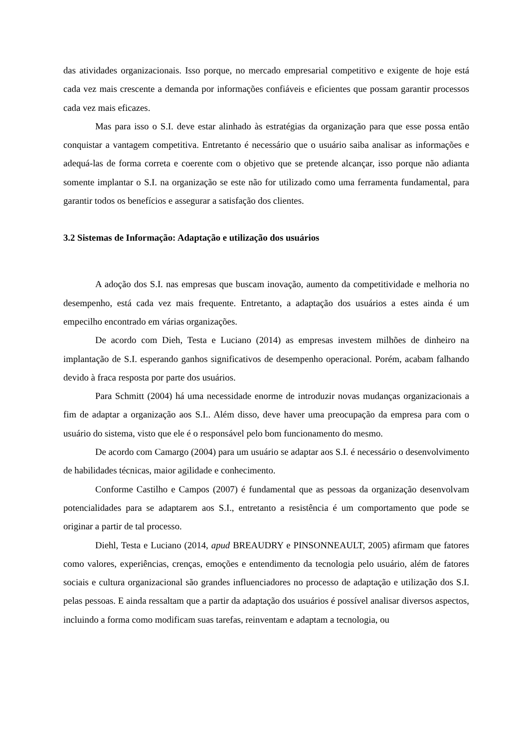das atividades organizacionais. Isso porque, no mercado empresarial competitivo e exigente de hoje está cada vez mais crescente a demanda por informações confiáveis e eficientes que possam garantir processos cada vez mais eficazes.
Mas para isso o S.I. deve estar alinhado às estratégias da organização para que esse possa então conquistar a vantagem competitiva. Entretanto é necessário que o usuário saiba analisar as informações e adequá-las de forma correta e coerente com o objetivo que se pretende alcançar, isso porque não adianta somente implantar o S.I. na organização se este não for utilizado como uma ferramenta fundamental, para garantir todos os benefícios e assegurar a satisfação dos clientes.
3.2 Sistemas de Informação: Adaptação e utilização dos usuários
A adoção dos S.I. nas empresas que buscam inovação, aumento da competitividade e melhoria no desempenho, está cada vez mais frequente. Entretanto, a adaptação dos usuários a estes ainda é um empecilho encontrado em várias organizações.
De acordo com Dieh, Testa e Luciano (2014) as empresas investem milhões de dinheiro na implantação de S.I. esperando ganhos significativos de desempenho operacional. Porém, acabam falhando devido à fraca resposta por parte dos usuários.
Para Schmitt (2004) há uma necessidade enorme de introduzir novas mudanças organizacionais a fim de adaptar a organização aos S.I.. Além disso, deve haver uma preocupação da empresa para com o usuário do sistema, visto que ele é o responsável pelo bom funcionamento do mesmo.
De acordo com Camargo (2004) para um usuário se adaptar aos S.I. é necessário o desenvolvimento de habilidades técnicas, maior agilidade e conhecimento.
Conforme Castilho e Campos (2007) é fundamental que as pessoas da organização desenvolvam potencialidades para se adaptarem aos S.I., entretanto a resistência é um comportamento que pode se originar a partir de tal processo.
Diehl, Testa e Luciano (2014, apud BREAUDRY e PINSONNEAULT, 2005) afirmam que fatores como valores, experiências, crenças, emoções e entendimento da tecnologia pelo usuário, além de fatores sociais e cultura organizacional são grandes influenciadores no processo de adaptação e utilização dos S.I. pelas pessoas. E ainda ressaltam que a partir da adaptação dos usuários é possível analisar diversos aspectos, incluindo a forma como modificam suas tarefas, reinventam e adaptam a tecnologia, ou